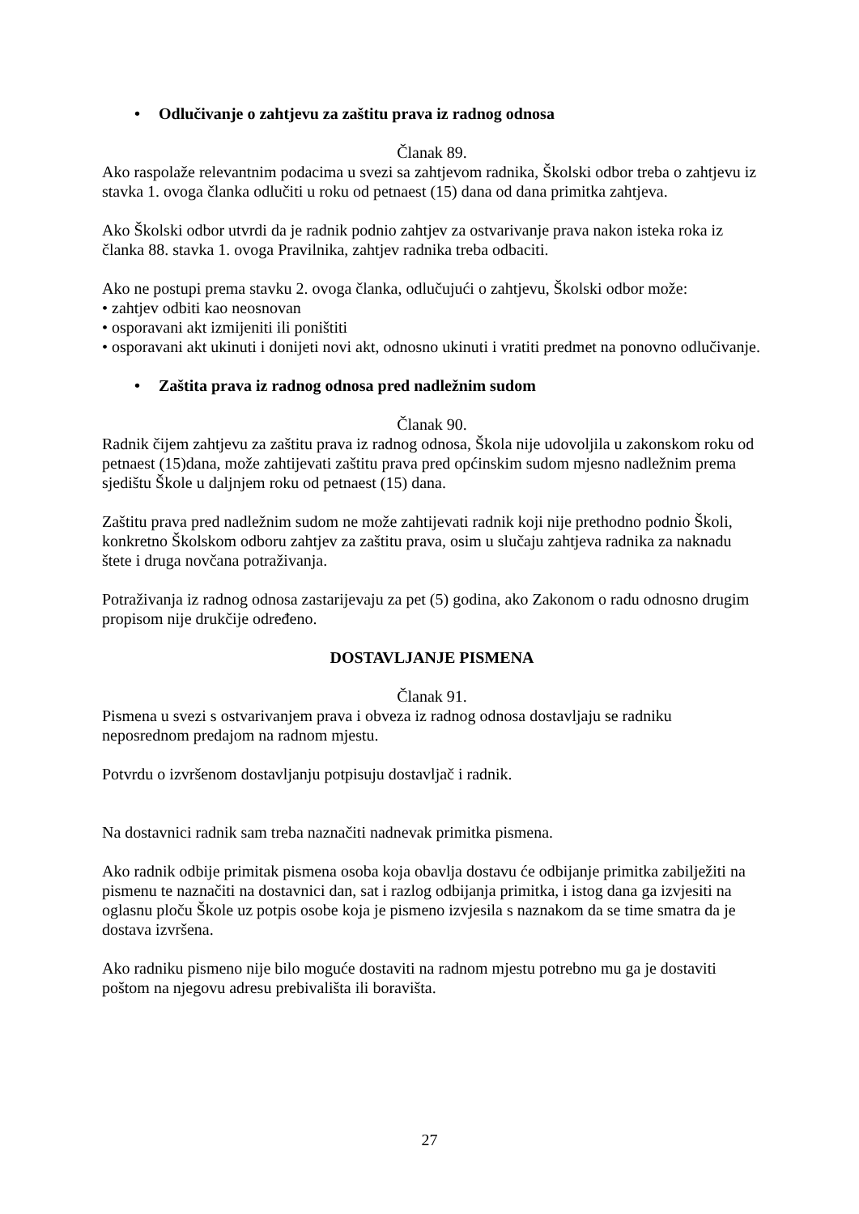• Odlučivanje o zahtjevu za zaštitu prava iz radnog odnosa
Članak 89.
Ako raspolaže relevantnim podacima u svezi sa zahtjevom radnika, Školski odbor treba o zahtjevu iz stavka 1. ovoga članka odlučiti u roku od petnaest (15) dana od dana primitka zahtjeva.
Ako Školski odbor utvrdi da je radnik podnio zahtjev za ostvarivanje prava nakon isteka roka iz članka 88. stavka 1. ovoga Pravilnika, zahtjev radnika treba odbaciti.
Ako ne postupi prema stavku 2. ovoga članka, odlučujući o zahtjevu, Školski odbor može:
• zahtjev odbiti kao neosnovan
• osporavani akt izmijeniti ili poništiti
• osporavani akt ukinuti i donijeti novi akt, odnosno ukinuti i vratiti predmet na ponovno odlučivanje.
• Zaštita prava iz radnog odnosa pred nadležnim sudom
Članak 90.
Radnik čijem zahtjevu za zaštitu prava iz radnog odnosa, Škola nije udovoljila u zakonskom roku od petnaest (15)dana, može zahtijevati zaštitu prava pred općinskim sudom mjesno nadležnim prema sjedištu Škole u daljnjem roku od petnaest (15) dana.
Zaštitu prava pred nadležnim sudom ne može zahtijevati radnik koji nije prethodno podnio Školi, konkretno Školskom odboru zahtjev za zaštitu prava, osim u slučaju zahtjeva radnika za naknadu štete i druga novčana potraživanja.
Potraživanja iz radnog odnosa zastarijevaju za pet (5) godina, ako Zakonom o radu odnosno drugim propisom nije drukčije određeno.
DOSTAVLJANJE PISMENA
Članak 91.
Pismena u svezi s ostvarivanjem prava i obveza iz radnog odnosa dostavljaju se radniku neposrednom predajom na radnom mjestu.
Potvrdu o izvršenom dostavljanju potpisuju dostavljač i radnik.
Na dostavnici radnik sam treba naznačiti nadnevak primitka pismena.
Ako radnik odbije primitak pismena osoba koja obavlja dostavu će odbijanje primitka zabilježiti na pismenu te naznačiti na dostavnici dan, sat i razlog odbijanja primitka, i istog dana ga izvjesiti na oglasnu ploču Škole uz potpis osobe koja je pismeno izvjesila s naznakom da se time smatra da je dostava izvršena.
Ako radniku pismeno nije bilo moguće dostaviti na radnom mjestu potrebno mu ga je dostaviti poštom na njegovu adresu prebivališta ili boravišta.
27